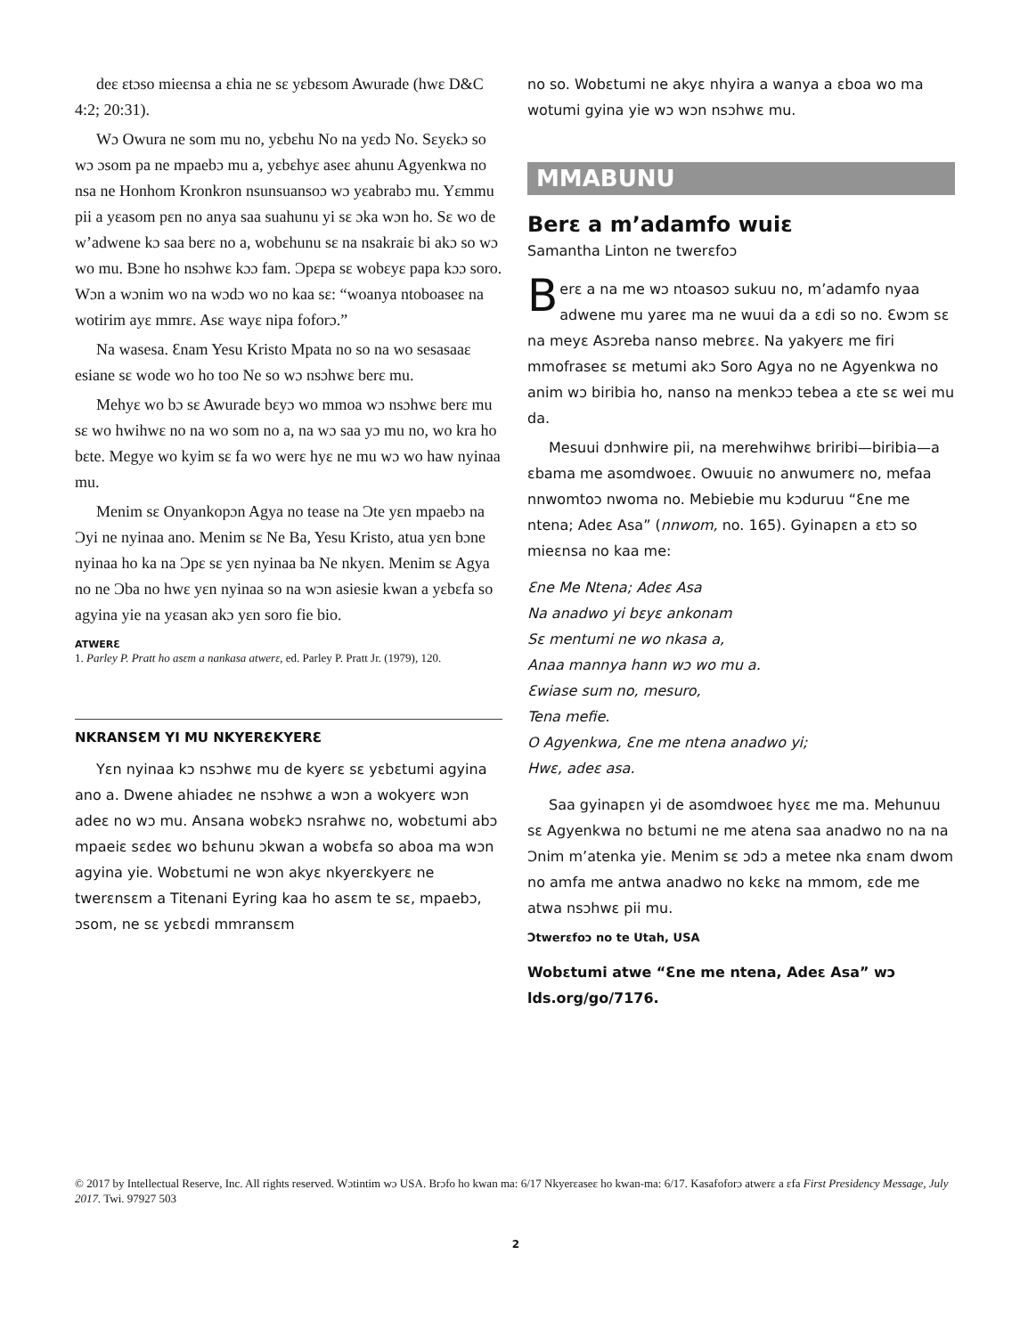deɛ ɛtɔso mieɛnsa a ɛhia ne sɛ yɛbɛsom Awurade (hwɛ D&C 4:2; 20:31).
Wɔ Owura ne som mu no, yɛbɛhu No na yɛdɔ No. Sɛyɛkɔ so wɔ ɔsom pa ne mpaebɔ mu a, yɛbɛhyɛ aseɛ ahunu Agyenkwa no nsa ne Honhom Kronkron nsunsuansoɔ wɔ yɛabrabɔ mu. Yɛmmu pii a yɛasom pɛn no anya saa suahunu yi sɛ ɔka wɔn ho. Sɛ wo de w’adwene kɔ saa berɛ no a, wobɛhunu sɛ na nsakraiɛ bi akɔ so wɔ wo mu. Bɔne ho nsɔhwɛ kɔɔ fam. Ɔpɛpa sɛ wobɛyɛ papa kɔɔ soro. Wɔn a wɔnim wo na wɔdɔ wo no kaa sɛ: “woanya ntoboaseɛ na wotirim ayɛ mmrɛ. Asɛ wayɛ nipa foforɔ.”
Na wasesa. Ɛnam Yesu Kristo Mpata no so na wo sesasaaɛ esiane sɛ wode wo ho too Ne so wɔ nsɔhwɛ berɛ mu.
Mehyɛ wo bɔ sɛ Awurade bɛyɔ wo mmoa wɔ nsɔhwɛ berɛ mu sɛ wo hwihwɛ no na wo som no a, na wɔ saa yɔ mu no, wo kra ho bɛte. Megye wo kyim sɛ fa wo werɛ hyɛ ne mu wɔ wo haw nyinaa mu.
Menim sɛ Onyankopɔn Agya no tease na Ɔte yɛn mpaebɔ na Ɔyi ne nyinaa ano. Menim sɛ Ne Ba, Yesu Kristo, atua yɛn bɔne nyinaa ho ka na Ɔpɛ sɛ yɛn nyinaa ba Ne nkyɛn. Menim sɛ Agya no ne Ɔba no hwɛ yɛn nyinaa so na wɔn asiesie kwan a yɛbɛfa so agyina yie na yɛasan akɔ yɛn soro fie bio.
ATWERƐ
1. Parley P. Pratt ho asɛm a nankasa atwerɛ, ed. Parley P. Pratt Jr. (1979), 120.
NKRANSƐM YI MU NKYERƐKYERƐ
Yɛn nyinaa kɔ nsɔhwɛ mu de kyerɛ sɛ yɛbɛtumi agyina ano a. Dwene ahiadeɛ ne nsɔhwɛ a wɔn a wokyerɛ wɔn adeɛ no wɔ mu. Ansana wobɛkɔ nsrahwɛ no, wobɛtumi abɔ mpaeiɛ sɛdeɛ wo bɛhunu ɔkwan a wobɛfa so aboa ma wɔn agyina yie. Wobɛtumi ne wɔn akyɛ nkyerɛkyerɛ ne twerɛnsɛm a Titenani Eyring kaa ho asɛm te sɛ, mpaebɔ, ɔsom, ne sɛ yɛbɛdi mmransɛm
no so. Wobɛtumi ne akyɛ nhyira a wanya a ɛboa wo ma wotumi gyina yie wɔ wɔn nsɔhwɛ mu.
MMABUNU
Berɛ a m’adamfo wuiɛ
Samantha Linton ne twerɛfoɔ
Berɛ a na me wɔ ntoasoɔ sukuu no, m’adamfo nyaa adwene mu yareɛ ma ne wuui da a ɛdi so no. Ɛwɔm sɛ na meyɛ Asɔreba nanso mebrɛɛ. Na yakyerɛ me firi mmofraseɛ sɛ metumi akɔ Soro Agya no ne Agyenkwa no anim wɔ biribia ho, nanso na menkɔɔ tebea a ɛte sɛ wei mu da.
Mesuui dɔnhwire pii, na merehwihwɛ briribi—biribia—a ɛbama me asomdwoeɛ. Owuuiɛ no anwumerɛ no, mefaa nnwomtoɔ nwoma no. Mebiebie mu kɔduruu “Ɛne me ntena; Adeɛ Asa” (nnwom, no. 165). Gyinapɛn a ɛtɔ so mieɛnsa no kaa me:
Ɛne Me Ntena; Adeɛ Asa
Na anadwo yi bɛyɛ ankonam
Sɛ mentumi ne wo nkasa a,
Anaa mannya hann wɔ wo mu a.
Ɛwiase sum no, mesuro,
Tena mefie.
O Agyenkwa, Ɛne me ntena anadwo yi;
Hwɛ, adeɛ asa.
Saa gyinapɛn yi de asomdwoeɛ hyɛɛ me ma. Mehunuu sɛ Agyenkwa no bɛtumi ne me atena saa anadwo no na na Ɔnim m’atenka yie. Menim sɛ ɔdɔ a metee nka ɛnam dwom no amfa me antwa anadwo no kɛkɛ na mmom, ɛde me atwa nsɔhwɛ pii mu.
Ɔtwerɛfoɔ no te Utah, USA
Wobɛtumi atwe “Ɛne me ntena, Adeɛ Asa” wɔ lds.org/go/7176.
© 2017 by Intellectual Reserve, Inc. All rights reserved. Wɔtintim wɔ USA. Brɔfo ho kwan ma: 6/17 Nkyerɛaseɛ ho kwan-ma: 6/17. Kasafoforɔ atwerɛ a ɛfa First Presidency Message, July 2017. Twi. 97927 503
2